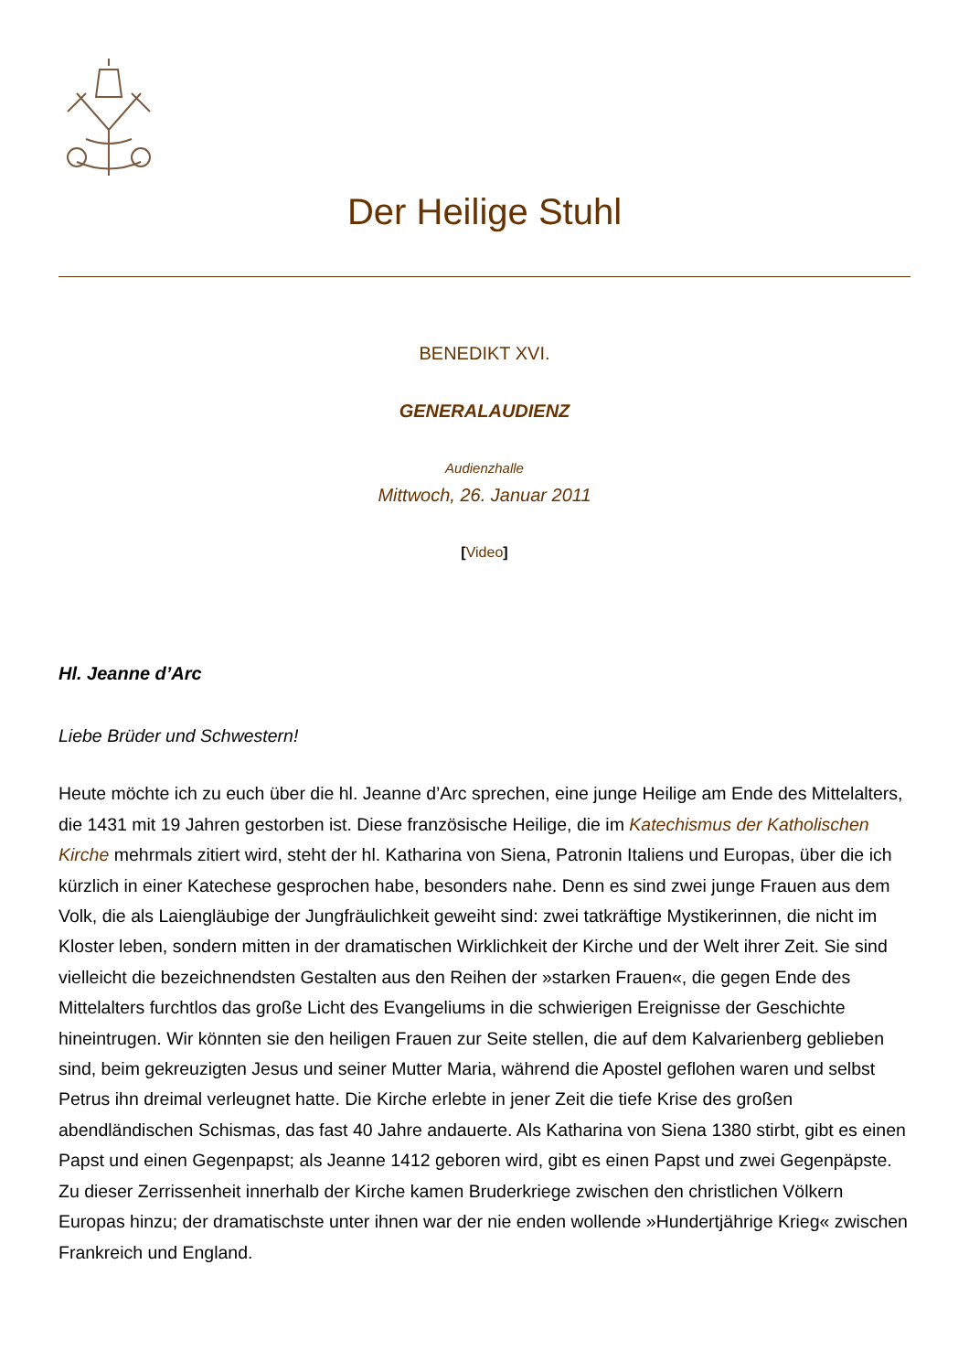Der Heilige Stuhl
BENEDIKT XVI.
GENERALAUDIENZ
Audienzhalle
Mittwoch, 26. Januar 2011
[Video]
Hl. Jeanne d’Arc
Liebe Brüder und Schwestern!
Heute möchte ich zu euch über die hl. Jeanne d’Arc sprechen, eine junge Heilige am Ende des Mittelalters, die 1431 mit 19 Jahren gestorben ist. Diese französische Heilige, die im Katechismus der Katholischen Kirche mehrmals zitiert wird, steht der hl. Katharina von Siena, Patronin Italiens und Europas, über die ich kürzlich in einer Katechese gesprochen habe, besonders nahe. Denn es sind zwei junge Frauen aus dem Volk, die als Laiengläubige der Jungfräulichkeit geweiht sind: zwei tatkräftige Mystikerinnen, die nicht im Kloster leben, sondern mitten in der dramatischen Wirklichkeit der Kirche und der Welt ihrer Zeit. Sie sind vielleicht die bezeichnendsten Gestalten aus den Reihen der »starken Frauen«, die gegen Ende des Mittelalters furchtlos das große Licht des Evangeliums in die schwierigen Ereignisse der Geschichte hineintrugen. Wir könnten sie den heiligen Frauen zur Seite stellen, die auf dem Kalvarienberg geblieben sind, beim gekreuzigten Jesus und seiner Mutter Maria, während die Apostel geflohen waren und selbst Petrus ihn dreimal verleugnet hatte. Die Kirche erlebte in jener Zeit die tiefe Krise des großen abendländischen Schismas, das fast 40 Jahre andauerte. Als Katharina von Siena 1380 stirbt, gibt es einen Papst und einen Gegenpapst; als Jeanne 1412 geboren wird, gibt es einen Papst und zwei Gegenpäpste. Zu dieser Zerrissenheit innerhalb der Kirche kamen Bruderkriege zwischen den christlichen Völkern Europas hinzu; der dramatischste unter ihnen war der nie enden wollende »Hundertjährige Krieg« zwischen Frankreich und England.